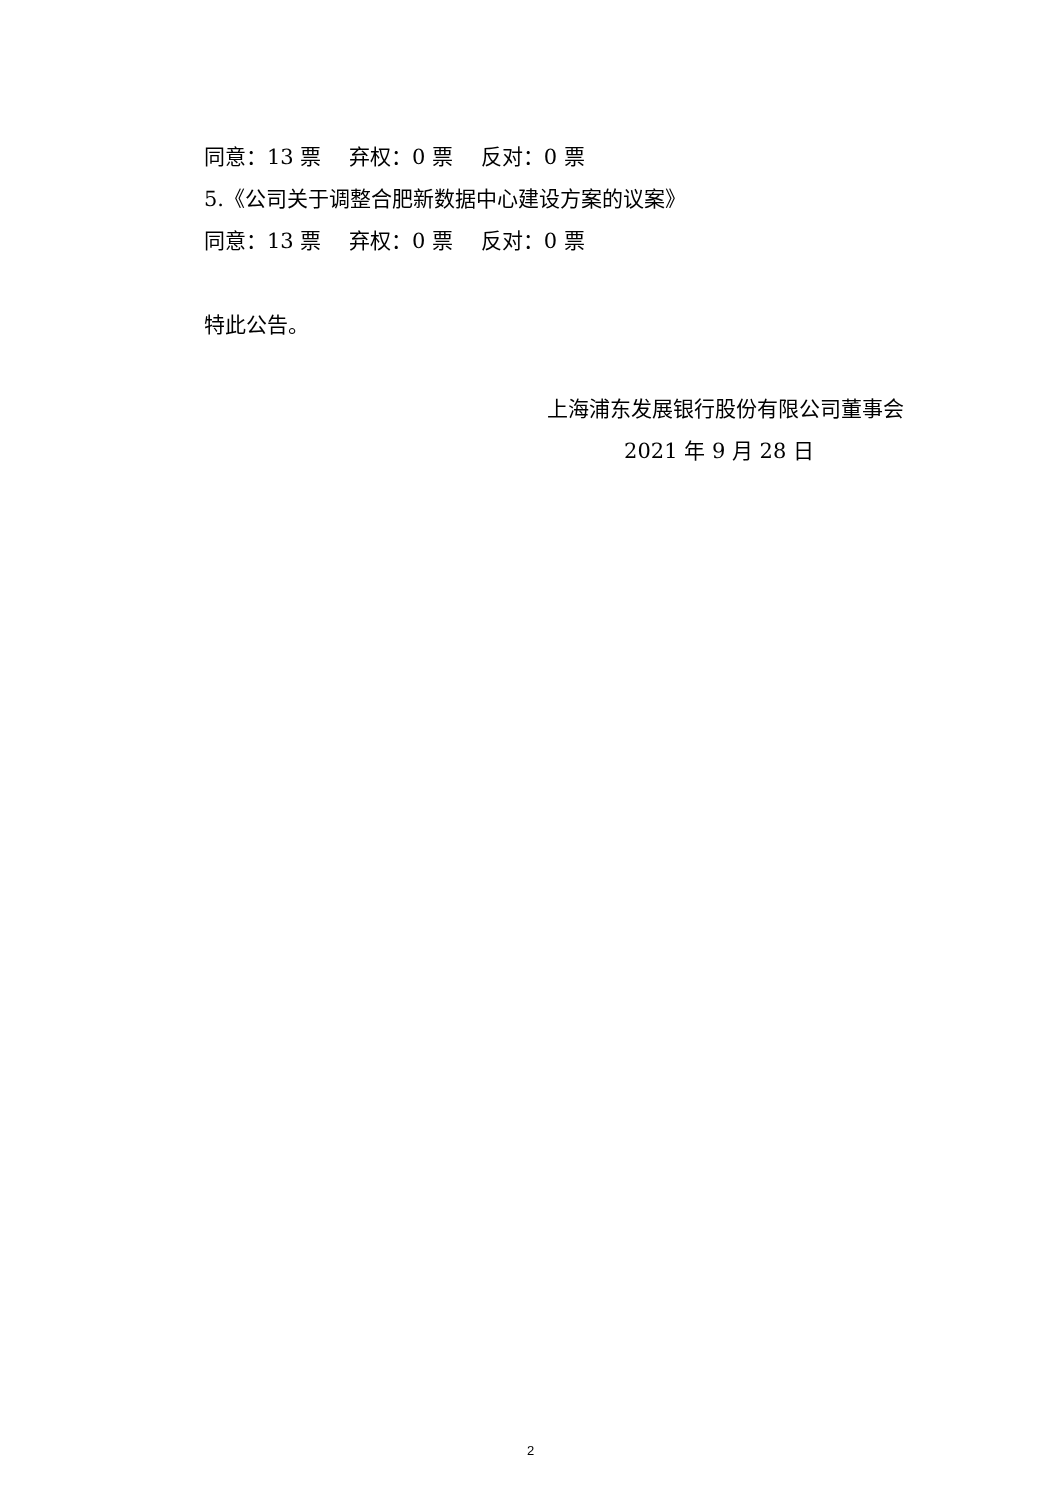同意：13 票　 弃权：0 票　 反对：0 票
5.《公司关于调整合肥新数据中心建设方案的议案》
同意：13 票　 弃权：0 票　 反对：0 票
特此公告。
上海浦东发展银行股份有限公司董事会
2021 年 9 月 28 日
2